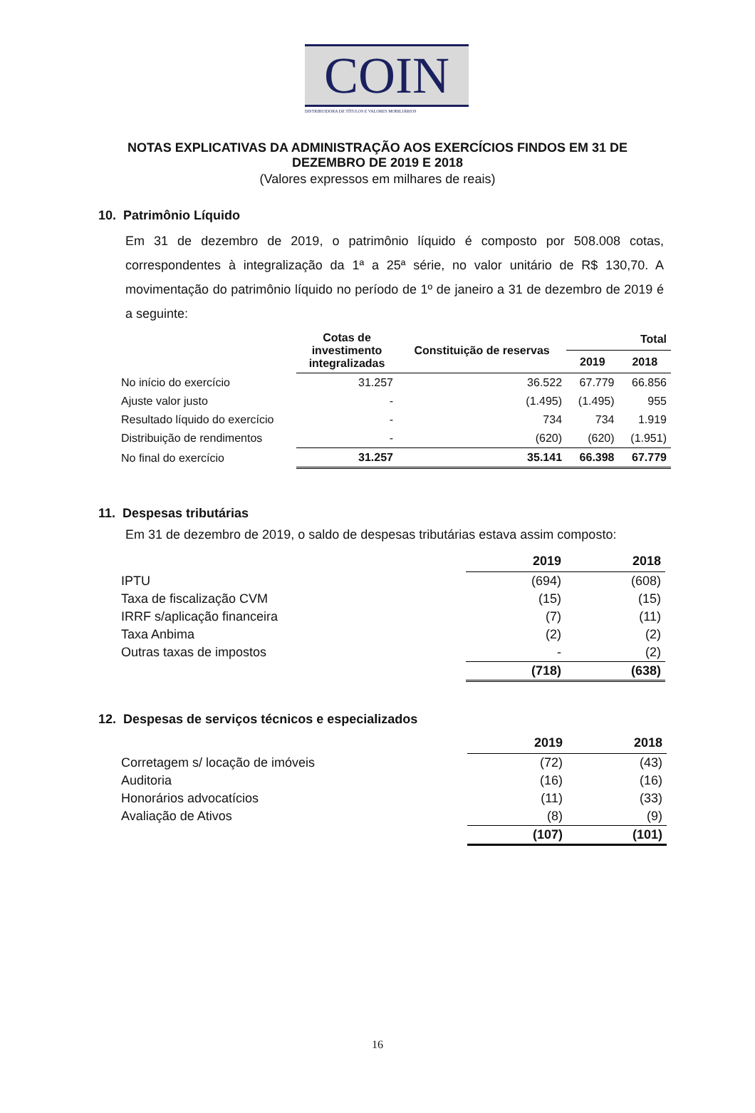COIN
DISTRIBUIDORA DE TÍTULOS E VALORES MOBILIÁRIOS
NOTAS EXPLICATIVAS DA ADMINISTRAÇÃO AOS EXERCÍCIOS FINDOS EM 31 DE
DEZEMBRO DE 2019 E 2018
(Valores expressos em milhares de reais)
10. Patrimônio Líquido
Em 31 de dezembro de 2019, o patrimônio líquido é composto por 508.008 cotas, correspondentes à integralização da 1ª a 25ª série, no valor unitário de R$ 130,70. A movimentação do patrimônio líquido no período de 1º de janeiro a 31 de dezembro de 2019 é a seguinte:
| | Cotas de investimento integralizadas | Constituição de reservas | Total | |
| --- | --- | --- | --- | --- |
| | | | 2019 | 2018 |
| No início do exercício | 31.257 | 36.522 | 67.779 | 66.856 |
| Ajuste valor justo | - | (1.495) | (1.495) | 955 |
| Resultado líquido do exercício | - | 734 | 734 | 1.919 |
| Distribuição de rendimentos | - | (620) | (620) | (1.951) |
| No final do exercício | 31.257 | 35.141 | 66.398 | 67.779 |
11. Despesas tributárias
Em 31 de dezembro de 2019, o saldo de despesas tributárias estava assim composto:
| | 2019 | 2018 |
| --- | --- | --- |
| IPTU | (694) | (608) |
| Taxa de fiscalização CVM | (15) | (15) |
| IRRF s/aplicação financeira | (7) | (11) |
| Taxa Anbima | (2) | (2) |
| Outras taxas de impostos | - | (2) |
| | (718) | (638) |
12. Despesas de serviços técnicos e especializados
| | 2019 | 2018 |
| --- | --- | --- |
| Corretagem s/ locação de imóveis | (72) | (43) |
| Auditoria | (16) | (16) |
| Honorários advocatícios | (11) | (33) |
| Avaliação de Ativos | (8) | (9) |
| | (107) | (101) |
16